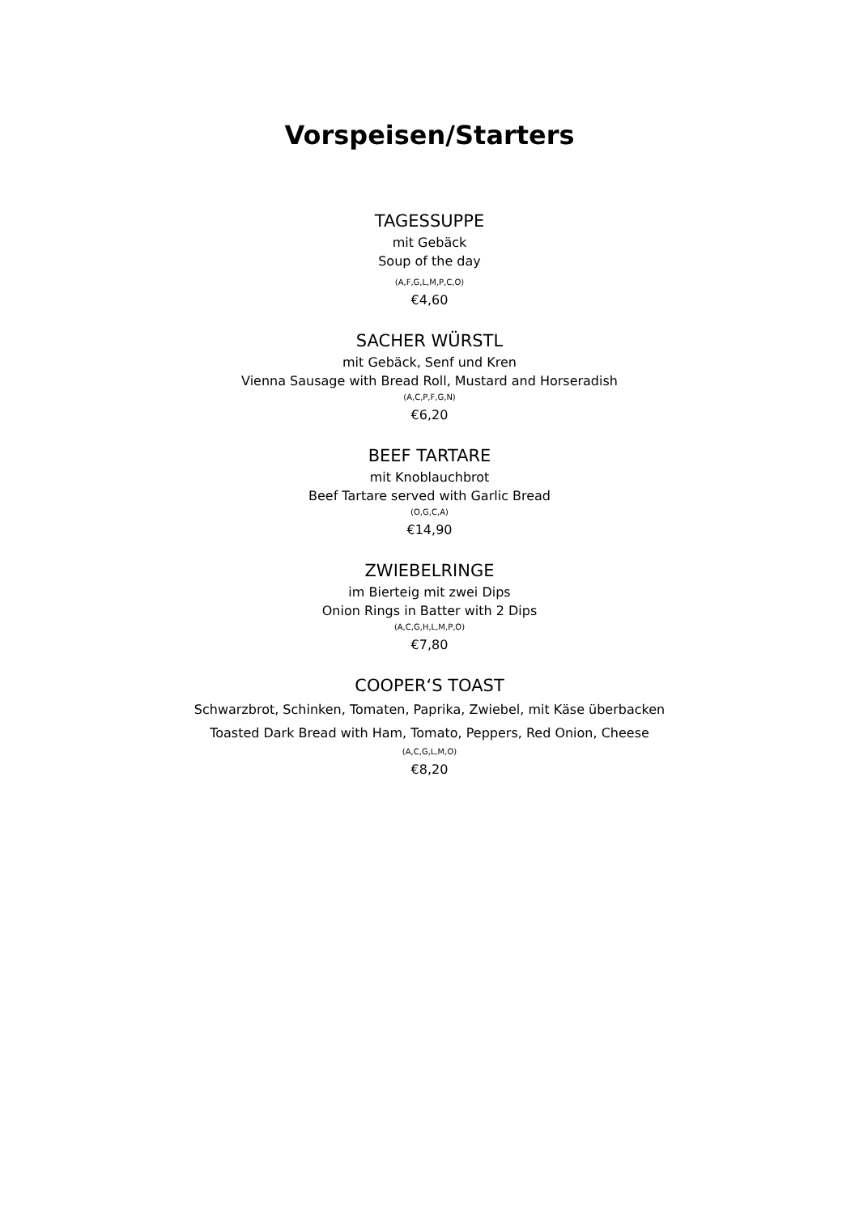Vorspeisen/Starters
TAGESSUPPE
mit Gebäck
Soup of the day
(A,F,G,L,M,P,C,O)
€4,60
SACHER WÜRSTL
mit Gebäck, Senf und Kren
Vienna Sausage with Bread Roll, Mustard and Horseradish
(A,C,P,F,G,N)
€6,20
BEEF TARTARE
mit Knoblauchbrot
Beef Tartare served with Garlic Bread
(O,G,C,A)
€14,90
ZWIEBELRINGE
im Bierteig mit zwei Dips
Onion Rings in Batter with 2 Dips
(A,C,G,H,L,M,P,O)
€7,80
COOPER‘S TOAST
Schwarzbrot, Schinken, Tomaten, Paprika, Zwiebel, mit Käse überbacken
Toasted Dark Bread with Ham, Tomato, Peppers, Red Onion, Cheese
(A,C,G,L,M,O)
€8,20